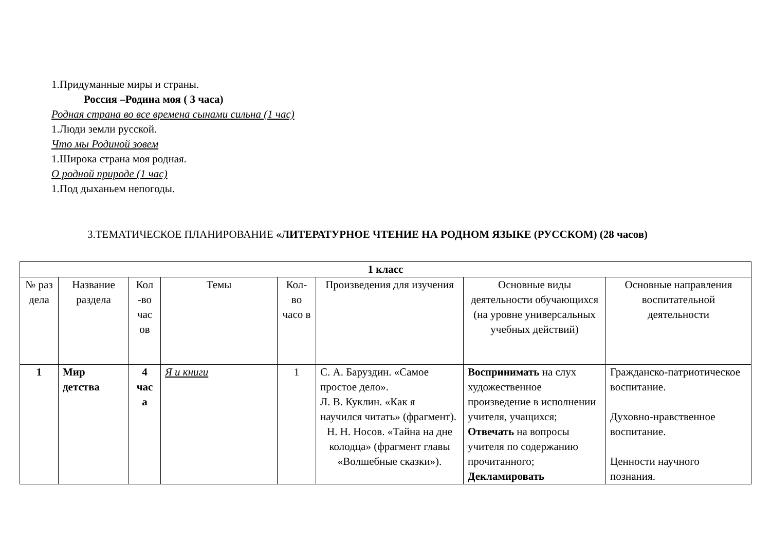1.Придуманные миры и страны.
Россия –Родина моя ( 3 часа)
Родная страна во все времена сынами сильна (1 час)
1.Люди земли русской.
Что мы Родиной зовем
1.Широка страна моя родная.
О родной природе (1 час)
1.Под дыханьем непогоды.
3.ТЕМАТИЧЕСКОЕ ПЛАНИРОВАНИЕ «ЛИТЕРАТУРНОЕ ЧТЕНИЕ НА РОДНОМ ЯЗЫКЕ (РУССКОМ) (28 часов)
| 1 класс | | | | | | | |
| --- | --- | --- | --- | --- | --- | --- | --- |
| № раз дела | Название раздела | Кол -во час ов | Темы | Кол-во часо в | Произведения для изучения | Основные виды деятельности обучающихся (на уровне универсальных учебных действий) | Основные направления воспитательной деятельности |
| 1 | Мир детства | 4 час а | Я и книги | 1 | С. А. Баруздин. «Самое простое дело». Л. В. Куклин. «Как я научился читать» (фрагмент). Н. Н. Носов. «Тайна на дне колодца» (фрагмент главы «Волшебные сказки»). | Воспринимать на слух художественное произведение в исполнении учителя, учащихся; Отвечать на вопросы учителя по содержанию прочитанного; Декламировать | Гражданско-патриотическое воспитание. Духовно-нравственное воспитание. Ценности научного познания. |